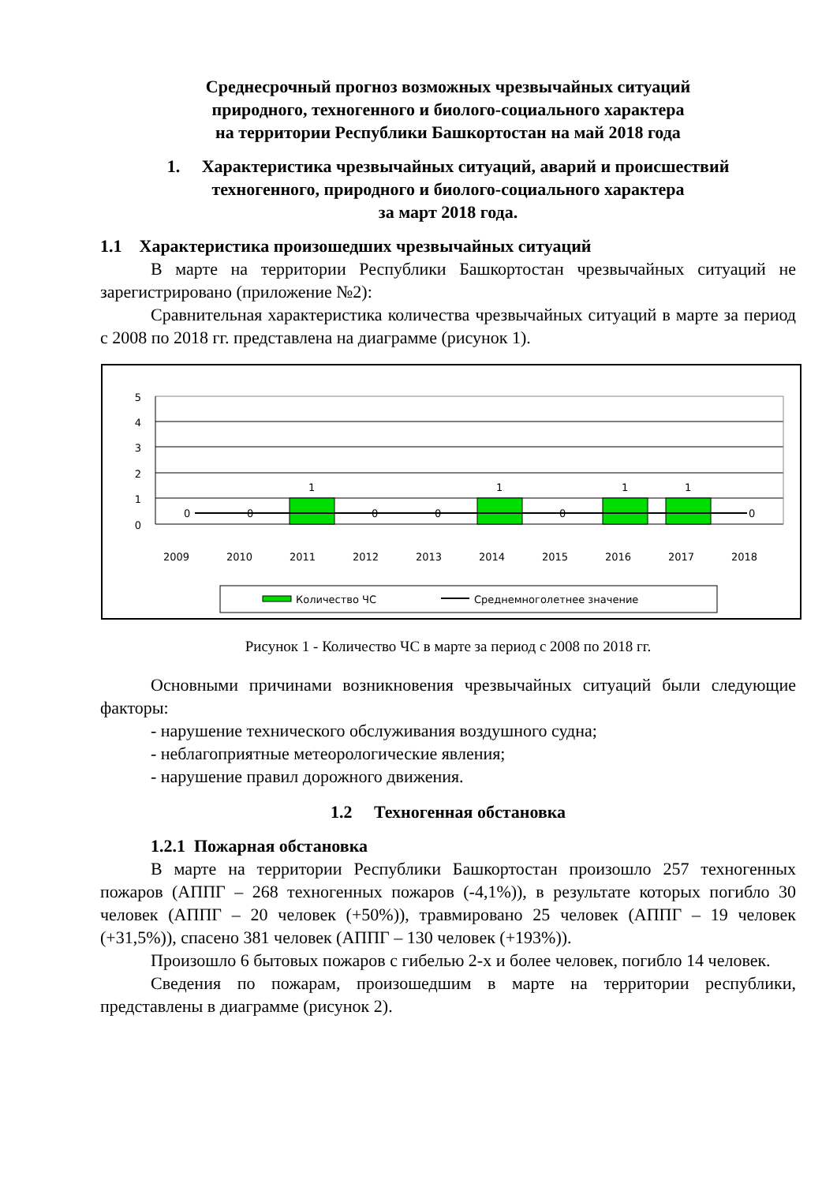Среднесрочный прогноз возможных чрезвычайных ситуаций
природного, техногенного и биолого-социального характера
на территории Республики Башкортостан на май 2018 года
1. Характеристика чрезвычайных ситуаций, аварий и происшествий
техногенного, природного и биолого-социального характера
за март 2018 года.
1.1 Характеристика произошедших чрезвычайных ситуаций
В марте на территории Республики Башкортостан чрезвычайных ситуаций не зарегистрировано (приложение №2):
Сравнительная характеристика количества чрезвычайных ситуаций в марте за период с 2008 по 2018 гг. представлена на диаграмме (рисунок 1).
5
4
3
2
1
0
0
0
1
0
0
1
0
1
1
0
2009
2010
2011
2012
2013
2014
2015
2016
2017
2018
Количество ЧС
Среднемноголетнее значение
Рисунок 1 - Количество ЧС в марте за период с 2008 по 2018 гг.
Основными причинами возникновения чрезвычайных ситуаций были следующие факторы:
- нарушение технического обслуживания воздушного судна;
- неблагоприятные метеорологические явления;
- нарушение правил дорожного движения.
1.2 Техногенная обстановка
1.2.1 Пожарная обстановка
В марте на территории Республики Башкортостан произошло 257 техногенных пожаров (АППГ – 268 техногенных пожаров (-4,1%)), в результате которых погибло 30 человек (АППГ – 20 человек (+50%)), травмировано 25 человек (АППГ – 19 человек (+31,5%)), спасено 381 человек (АППГ – 130 человек (+193%)).
Произошло 6 бытовых пожаров с гибелью 2-х и более человек, погибло 14 человек.
Сведения по пожарам, произошедшим в марте на территории республики, представлены в диаграмме (рисунок 2).